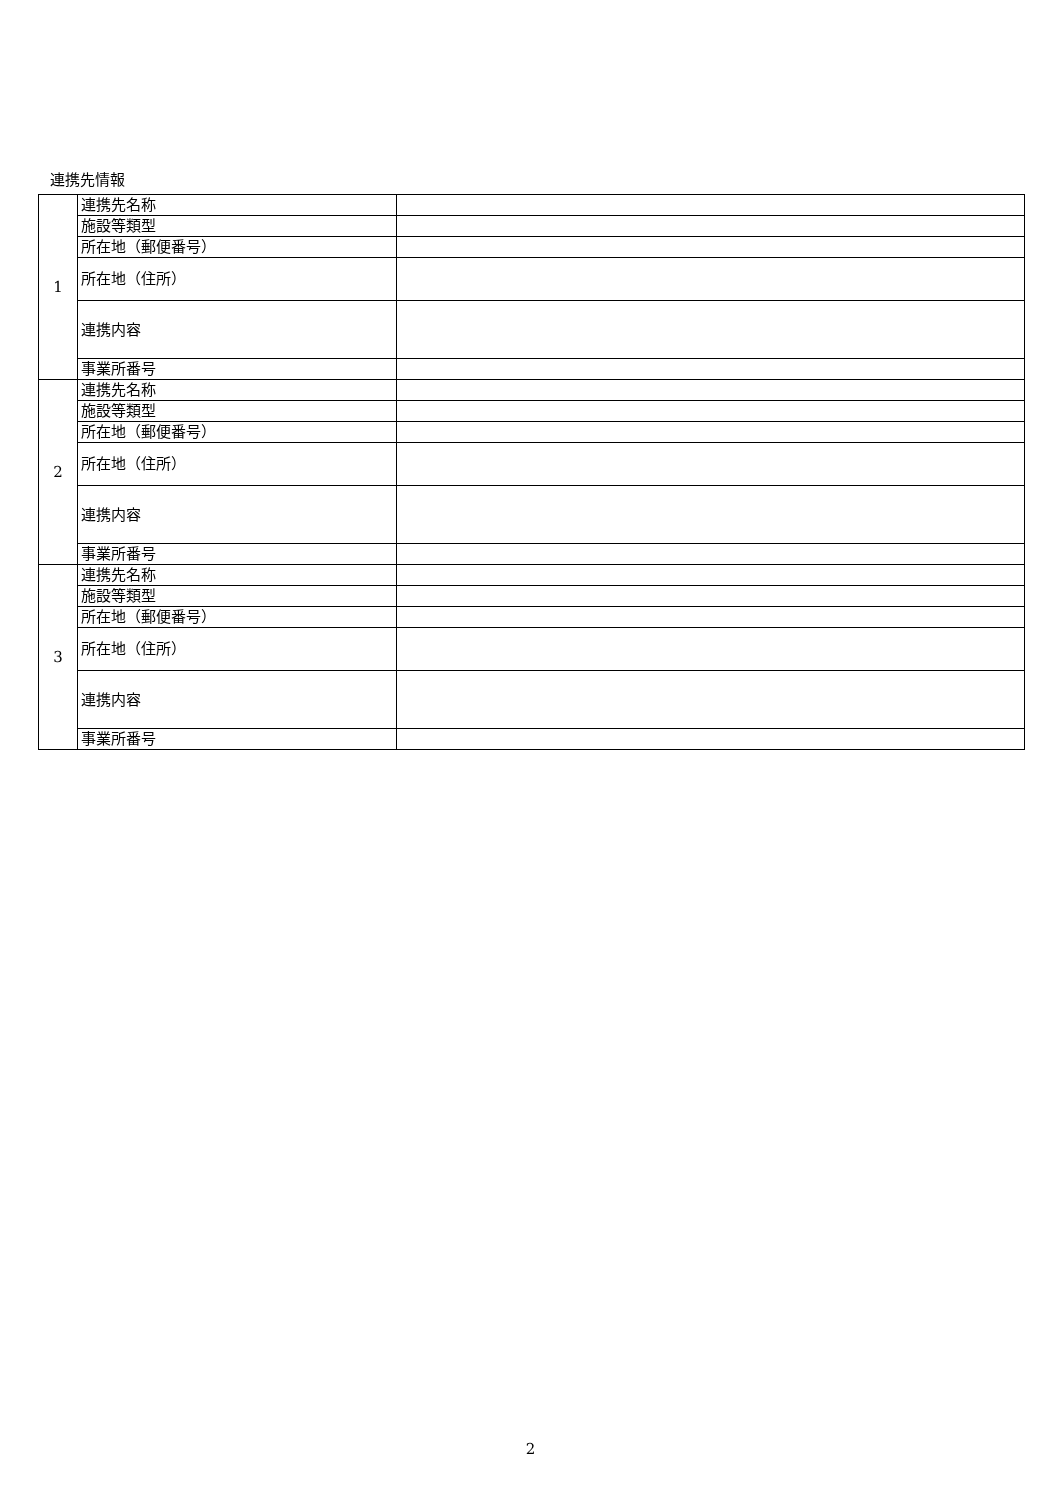連携先情報
| 1 | 連携先名称 | |
| | 施設等類型 | |
| | 所在地（郵便番号） | |
| | 所在地（住所） | |
| | 連携内容 | |
| | 事業所番号 | |
| 2 | 連携先名称 | |
| | 施設等類型 | |
| | 所在地（郵便番号） | |
| | 所在地（住所） | |
| | 連携内容 | |
| | 事業所番号 | |
| 3 | 連携先名称 | |
| | 施設等類型 | |
| | 所在地（郵便番号） | |
| | 所在地（住所） | |
| | 連携内容 | |
| | 事業所番号 | |
2